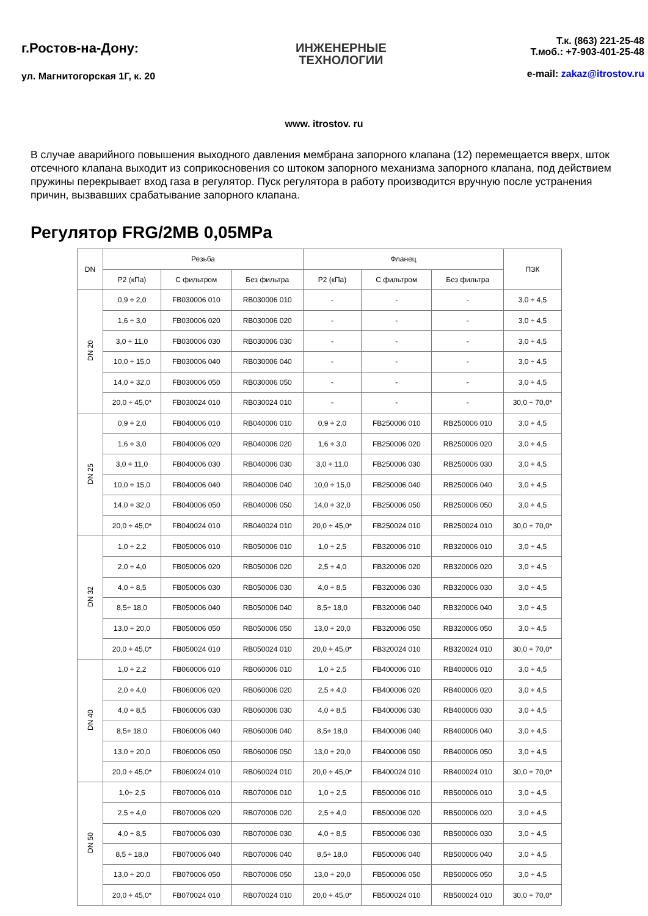г.Ростов-на-Дону:
ул. Магнитогорская 1Г, к. 20
ИНЖЕНЕРНЫЕ
ТЕХНОЛОГИИ
Т.к. (863) 221-25-48
Т.моб.: +7-903-401-25-48
e-mail: zakaz@itrostov.ru
www. itrostov. ru
В случае аварийного повышения выходного давления мембрана запорного клапана (12) перемещается вверх, шток отсечного клапана выходит из соприкосновения со штоком запорного механизма запорного клапана, под действием пружины перекрывает вход газа в регулятор. Пуск регулятора в работу производится вручную после устранения причин, вызвавших срабатывание запорного клапана.
Регулятор FRG/2MB 0,05MPa
| DN | Резьба | | | Фланец | | | ПЗК |
| --- | --- | --- | --- | --- | --- | --- | --- |
| | P2 (кПа) | С фильтром | Без фильтра | P2 (кПа) | С фильтром | Без фильтра | |
| DN 20 | 0,9 ÷ 2,0 | FB030006 010 | RB030006 010 | - | - | - | 3,0 ÷ 4,5 |
| | 1,6 ÷ 3,0 | FB030006 020 | RB030006 020 | - | - | - | 3,0 ÷ 4,5 |
| | 3,0 ÷ 11,0 | FB030006 030 | RB030006 030 | - | - | - | 3,0 ÷ 4,5 |
| | 10,0 ÷ 15,0 | FB030006 040 | RB030006 040 | - | - | - | 3,0 ÷ 4,5 |
| | 14,0 ÷ 32,0 | FB030006 050 | RB030006 050 | - | - | - | 3,0 ÷ 4,5 |
| | 20,0 ÷ 45,0* | FB030024 010 | RB030024 010 | - | - | - | 30,0 ÷ 70,0* |
| DN 25 | 0,9 ÷ 2,0 | FB040006 010 | RB040006 010 | 0,9 ÷ 2,0 | FB250006 010 | RB250006 010 | 3,0 ÷ 4,5 |
| | 1,6 ÷ 3,0 | FB040006 020 | RB040006 020 | 1,6 ÷ 3,0 | FB250006 020 | RB250006 020 | 3,0 ÷ 4,5 |
| | 3,0 ÷ 11,0 | FB040006 030 | RB040006 030 | 3,0 ÷ 11,0 | FB250006 030 | RB250006 030 | 3,0 ÷ 4,5 |
| | 10,0 ÷ 15,0 | FB040006 040 | RB040006 040 | 10,0 ÷ 15,0 | FB250006 040 | RB250006 040 | 3,0 ÷ 4,5 |
| | 14,0 ÷ 32,0 | FB040006 050 | RB040006 050 | 14,0 ÷ 32,0 | FB250006 050 | RB250006 050 | 3,0 ÷ 4,5 |
| | 20,0 ÷ 45,0* | FB040024 010 | RB040024 010 | 20,0 ÷ 45,0* | FB250024 010 | RB250024 010 | 30,0 ÷ 70,0* |
| DN 32 | 1,0 ÷ 2,2 | FB050006 010 | RB050006 010 | 1,0 ÷ 2,5 | FB320006 010 | RB320006 010 | 3,0 ÷ 4,5 |
| | 2,0 ÷ 4,0 | FB050006 020 | RB050006 020 | 2,5 ÷ 4,0 | FB320006 020 | RB320006 020 | 3,0 ÷ 4,5 |
| | 4,0 ÷ 8,5 | FB050006 030 | RB050006 030 | 4,0 ÷ 8,5 | FB320006 030 | RB320006 030 | 3,0 ÷ 4,5 |
| | 8,5÷ 18,0 | FB050006 040 | RB050006 040 | 8,5÷ 18,0 | FB320006 040 | RB320006 040 | 3,0 ÷ 4,5 |
| | 13,0 ÷ 20,0 | FB050006 050 | RB050006 050 | 13,0 ÷ 20,0 | FB320006 050 | RB320006 050 | 3,0 ÷ 4,5 |
| | 20,0 ÷ 45,0* | FB050024 010 | RB050024 010 | 20,0 ÷ 45,0* | FB320024 010 | RB320024 010 | 30,0 ÷ 70,0* |
| DN 40 | 1,0 ÷ 2,2 | FB060006 010 | RB060006 010 | 1,0 ÷ 2,5 | FB400006 010 | RB400006 010 | 3,0 ÷ 4,5 |
| | 2,0 ÷ 4,0 | FB060006 020 | RB060006 020 | 2,5 ÷ 4,0 | FB400006 020 | RB400006 020 | 3,0 ÷ 4,5 |
| | 4,0 ÷ 8,5 | FB060006 030 | RB060006 030 | 4,0 ÷ 8,5 | FB400006 030 | RB400006 030 | 3,0 ÷ 4,5 |
| | 8,5÷ 18,0 | FB060006 040 | RB060006 040 | 8,5÷ 18,0 | FB400006 040 | RB400006 040 | 3,0 ÷ 4,5 |
| | 13,0 ÷ 20,0 | FB060006 050 | RB060006 050 | 13,0 ÷ 20,0 | FB400006 050 | RB400006 050 | 3,0 ÷ 4,5 |
| | 20,0 ÷ 45,0* | FB060024 010 | RB060024 010 | 20,0 ÷ 45,0* | FB400024 010 | RB400024 010 | 30,0 ÷ 70,0* |
| DN 50 | 1,0÷ 2,5 | FB070006 010 | RB070006 010 | 1,0 ÷ 2,5 | FB500006 010 | RB500006 010 | 3,0 ÷ 4,5 |
| | 2,5 ÷ 4,0 | FB070006 020 | RB070006 020 | 2,5 ÷ 4,0 | FB500006 020 | RB500006 020 | 3,0 ÷ 4,5 |
| | 4,0 ÷ 8,5 | FB070006 030 | RB070006 030 | 4,0 ÷ 8,5 | FB500006 030 | RB500006 030 | 3,0 ÷ 4,5 |
| | 8,5 ÷ 18,0 | FB070006 040 | RB070006 040 | 8,5÷ 18,0 | FB500006 040 | RB500006 040 | 3,0 ÷ 4,5 |
| | 13,0 ÷ 20,0 | FB070006 050 | RB070006 050 | 13,0 ÷ 20,0 | FB500006 050 | RB500006 050 | 3,0 ÷ 4,5 |
| | 20,0 ÷ 45,0* | FB070024 010 | RB070024 010 | 20,0 ÷ 45,0* | FB500024 010 | RB500024 010 | 30,0 ÷ 70,0* |